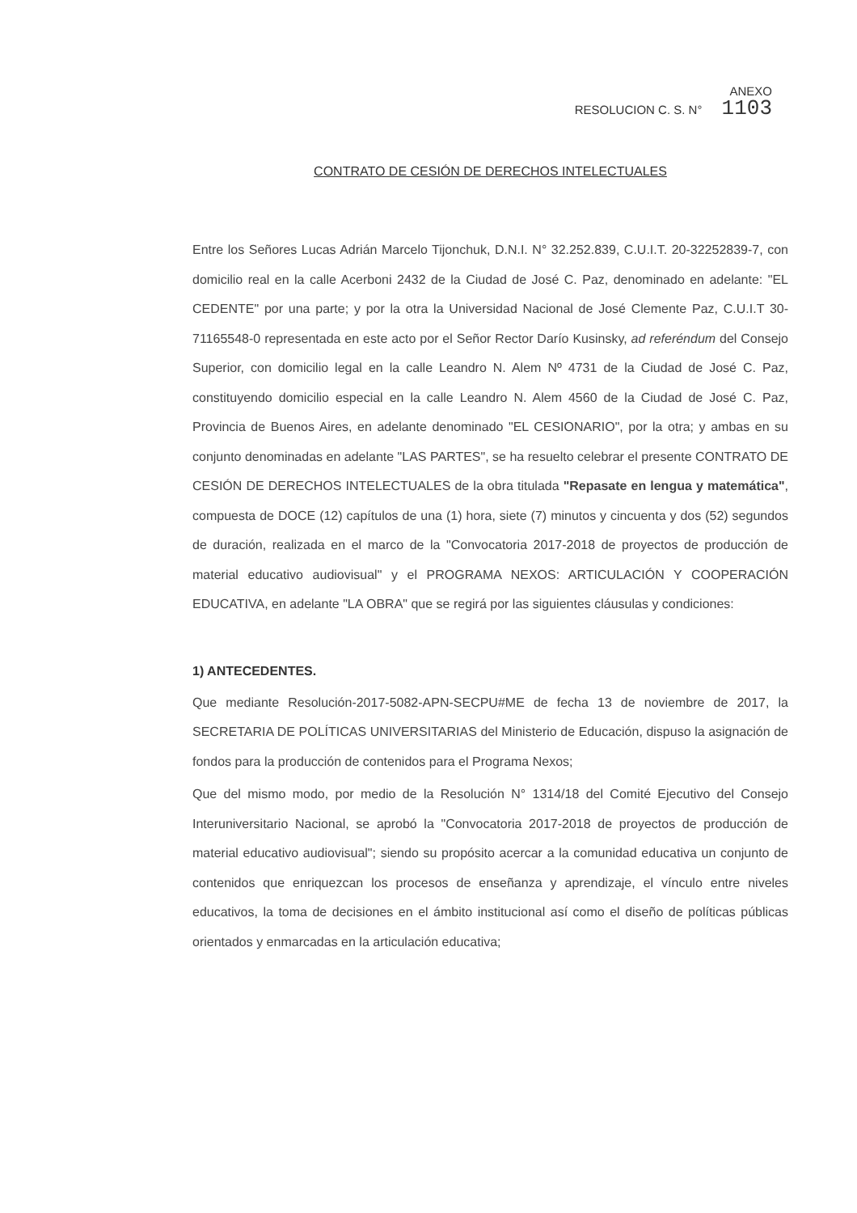ANEXO
RESOLUCION C. S. N° 1103
CONTRATO DE CESIÓN DE DERECHOS INTELECTUALES
Entre los Señores Lucas Adrián Marcelo Tijonchuk, D.N.I. N° 32.252.839, C.U.I.T. 20-32252839-7, con domicilio real en la calle Acerboni 2432 de la Ciudad de José C. Paz, denominado en adelante: "EL CEDENTE" por una parte; y por la otra la Universidad Nacional de José Clemente Paz, C.U.I.T 30-71165548-0 representada en este acto por el Señor Rector Darío Kusinsky, ad referéndum del Consejo Superior, con domicilio legal en la calle Leandro N. Alem Nº 4731 de la Ciudad de José C. Paz, constituyendo domicilio especial en la calle Leandro N. Alem 4560 de la Ciudad de José C. Paz, Provincia de Buenos Aires, en adelante denominado "EL CESIONARIO", por la otra; y ambas en su conjunto denominadas en adelante "LAS PARTES", se ha resuelto celebrar el presente CONTRATO DE CESIÓN DE DERECHOS INTELECTUALES de la obra titulada "Repasate en lengua y matemática", compuesta de DOCE (12) capítulos de una (1) hora, siete (7) minutos y cincuenta y dos (52) segundos de duración, realizada en el marco de la "Convocatoria 2017-2018 de proyectos de producción de material educativo audiovisual" y el PROGRAMA NEXOS: ARTICULACIÓN Y COOPERACIÓN EDUCATIVA, en adelante "LA OBRA" que se regirá por las siguientes cláusulas y condiciones:
1) ANTECEDENTES.
Que mediante Resolución-2017-5082-APN-SECPU#ME de fecha 13 de noviembre de 2017, la SECRETARIA DE POLÍTICAS UNIVERSITARIAS del Ministerio de Educación, dispuso la asignación de fondos para la producción de contenidos para el Programa Nexos;
Que del mismo modo, por medio de la Resolución N° 1314/18 del Comité Ejecutivo del Consejo Interuniversitario Nacional, se aprobó la "Convocatoria 2017-2018 de proyectos de producción de material educativo audiovisual"; siendo su propósito acercar a la comunidad educativa un conjunto de contenidos que enriquezcan los procesos de enseñanza y aprendizaje, el vínculo entre niveles educativos, la toma de decisiones en el ámbito institucional así como el diseño de políticas públicas orientados y enmarcadas en la articulación educativa;